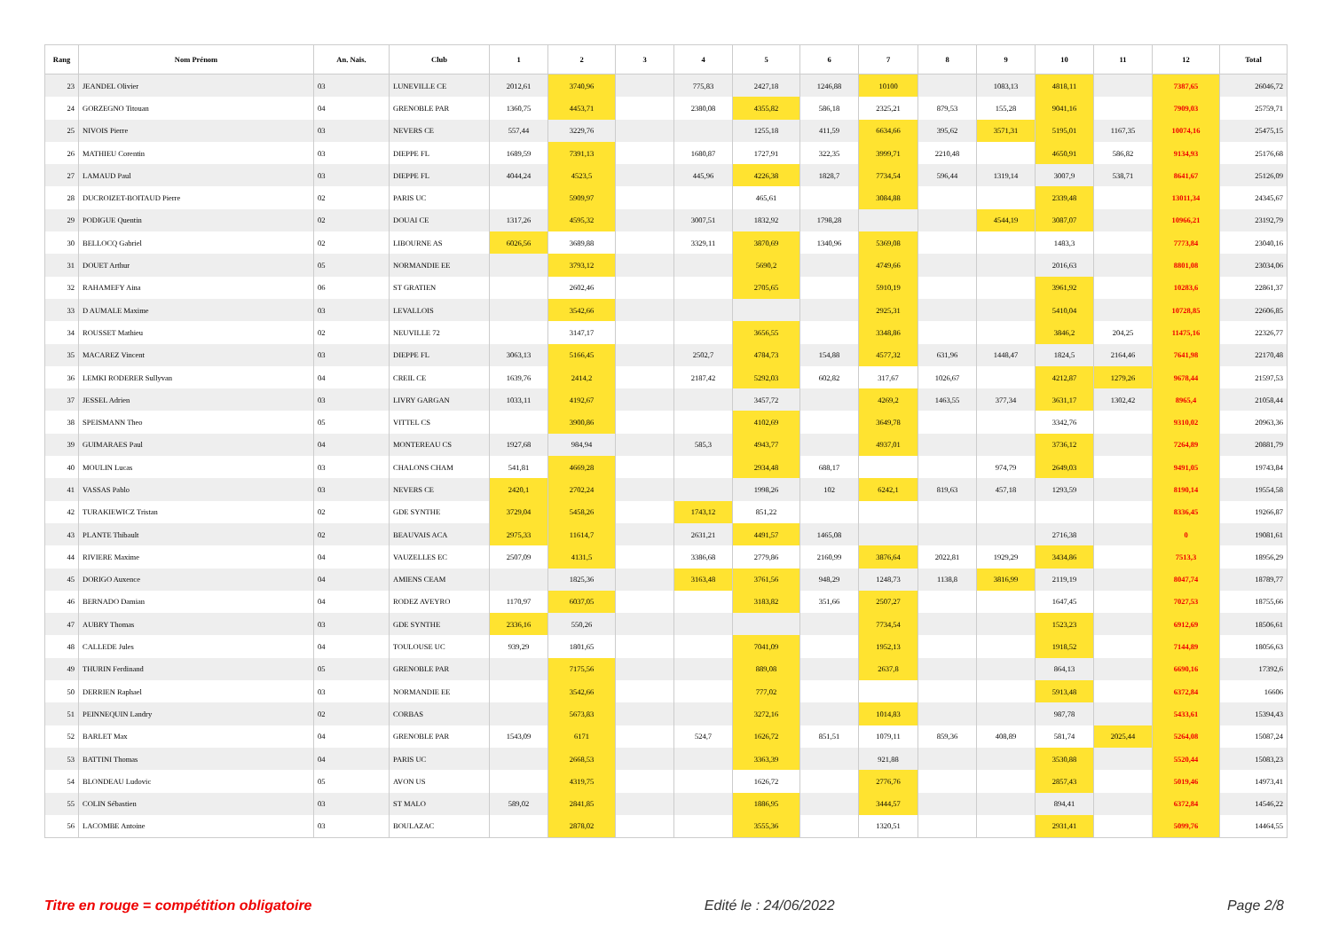| Rang | Nom Prénom | An. Nais. | Club | 1 | 2 | 3 | 4 | 5 | 6 | 7 | 8 | 9 | 10 | 11 | 12 | Total |
| --- | --- | --- | --- | --- | --- | --- | --- | --- | --- | --- | --- | --- | --- | --- | --- | --- |
| 23 | JEANDEL Olivier | 03 | LUNEVILLE CE | 2012,61 | 3740,96 | | 775,83 | 2427,18 | 1246,88 | 10100 | | 1083,13 | 4818,11 | | 7387,65 | 26046,72 |
| 24 | GORZEGNO Titouan | 04 | GRENOBLE PAR | 1360,75 | 4453,71 | | 2380,08 | 4355,82 | 586,18 | 2325,21 | 879,53 | 155,28 | 9041,16 | | 7909,03 | 25759,71 |
| 25 | NIVOIS Pierre | 03 | NEVERS CE | 557,44 | 3229,76 | | | 1255,18 | 411,59 | 6634,66 | 395,62 | 3571,31 | 5195,01 | 1167,35 | 10074,16 | 25475,15 |
| 26 | MATHIEU Corentin | 03 | DIEPPE FL | 1689,59 | 7391,13 | | 1680,87 | 1727,91 | 322,35 | 3999,71 | 2210,48 | | 4650,91 | 586,82 | 9134,93 | 25176,68 |
| 27 | LAMAUD Paul | 03 | DIEPPE FL | 4044,24 | 4523,5 | | 445,96 | 4226,38 | 1828,7 | 7734,54 | 596,44 | 1319,14 | 3007,9 | 538,71 | 8641,67 | 25126,09 |
| 28 | DUCROIZET-BOITAUD Pierre | 02 | PARIS UC | | 5909,97 | | | 465,61 | | 3084,88 | | | 2339,48 | | 13011,34 | 24345,67 |
| 29 | PODIGUE Quentin | 02 | DOUAI CE | 1317,26 | 4595,32 | | 3007,51 | 1832,92 | 1798,28 | | | 4544,19 | 3087,07 | | 10966,21 | 23192,79 |
| 30 | BELLOCQ Gabriel | 02 | LIBOURNE AS | 6026,56 | 3689,88 | | 3329,11 | 3870,69 | 1340,96 | 5369,08 | | | 1483,3 | | 7773,84 | 23040,16 |
| 31 | DOUET Arthur | 05 | NORMANDIE EE | | 3793,12 | | | 5690,2 | | 4749,66 | | | 2016,63 | | 8801,08 | 23034,06 |
| 32 | RAHAMEFY Aina | 06 | ST GRATIEN | | 2602,46 | | | 2705,65 | | 5910,19 | | | 3961,92 | | 10283,6 | 22861,37 |
| 33 | D AUMALE Maxime | 03 | LEVALLOIS | | 3542,66 | | | | | 2925,31 | | | 5410,04 | | 10728,85 | 22606,85 |
| 34 | ROUSSET Mathieu | 02 | NEUVILLE 72 | | 3147,17 | | | 3656,55 | | 3348,86 | | | 3846,2 | 204,25 | 11475,16 | 22326,77 |
| 35 | MACAREZ Vincent | 03 | DIEPPE FL | 3063,13 | 5166,45 | | 2502,7 | 4784,73 | 154,88 | 4577,32 | 631,96 | 1448,47 | 1824,5 | 2164,46 | 7641,98 | 22170,48 |
| 36 | LEMKI RODERER Sullyvan | 04 | CREIL CE | 1639,76 | 2414,2 | | 2187,42 | 5292,03 | 602,82 | 317,67 | 1026,67 | | 4212,87 | 1279,26 | 9678,44 | 21597,53 |
| 37 | JESSEL Adrien | 03 | LIVRY GARGAN | 1033,11 | 4192,67 | | | 3457,72 | | 4269,2 | 1463,55 | 377,34 | 3631,17 | 1302,42 | 8965,4 | 21058,44 |
| 38 | SPEISMANN Theo | 05 | VITTEL CS | | 3900,86 | | | 4102,69 | | 3649,78 | | | 3342,76 | | 9310,02 | 20963,36 |
| 39 | GUIMARAES Paul | 04 | MONTEREAU CS | 1927,68 | 984,94 | | 585,3 | 4943,77 | | 4937,01 | | | 3736,12 | | 7264,89 | 20881,79 |
| 40 | MOULIN Lucas | 03 | CHALONS CHAM | 541,81 | 4669,28 | | | 2934,48 | 688,17 | | | 974,79 | 2649,03 | | 9491,05 | 19743,84 |
| 41 | VASSAS Pablo | 03 | NEVERS CE | 2420,1 | 2702,24 | | | 1998,26 | 102 | 6242,1 | 819,63 | 457,18 | 1293,59 | | 8190,14 | 19554,58 |
| 42 | TURAKIEWICZ Tristan | 02 | GDE SYNTHE | 3729,04 | 5458,26 | | 1743,12 | 851,22 | | | | | | | 8336,45 | 19266,87 |
| 43 | PLANTE Thibault | 02 | BEAUVAIS ACA | 2975,33 | 11614,7 | | 2631,21 | 4491,57 | 1465,08 | | | | 2716,38 | | 0 | 19081,61 |
| 44 | RIVIERE Maxime | 04 | VAUZELLES EC | 2507,09 | 4131,5 | | 3386,68 | 2779,86 | 2160,99 | 3876,64 | 2022,81 | 1929,29 | 3434,86 | | 7513,3 | 18956,29 |
| 45 | DORIGO Auxence | 04 | AMIENS CEAM | | 1825,36 | | 3163,48 | 3761,56 | 948,29 | 1248,73 | 1138,8 | 3816,99 | 2119,19 | | 8047,74 | 18789,77 |
| 46 | BERNADO Damian | 04 | RODEZ AVEYRO | 1170,97 | 6037,05 | | | 3183,82 | 351,66 | 2507,27 | | | 1647,45 | | 7027,53 | 18755,66 |
| 47 | AUBRY Thomas | 03 | GDE SYNTHE | 2336,16 | 550,26 | | | | | 7734,54 | | | 1523,23 | | 6912,69 | 18506,61 |
| 48 | CALLEDE Jules | 04 | TOULOUSE UC | 939,29 | 1801,65 | | | 7041,09 | | 1952,13 | | | 1918,52 | | 7144,89 | 18056,63 |
| 49 | THURIN Ferdinand | 05 | GRENOBLE PAR | | 7175,56 | | | 889,08 | | 2637,8 | | | 864,13 | | 6690,16 | 17392,6 |
| 50 | DERRIEN Raphael | 03 | NORMANDIE EE | | 3542,66 | | | 777,02 | | | | | 5913,48 | | 6372,84 | 16606 |
| 51 | PEINNEQUIN Landry | 02 | CORBAS | | 5673,83 | | | 3272,16 | | 1014,83 | | | 987,78 | | 5433,61 | 15394,43 |
| 52 | BARLET Max | 04 | GRENOBLE PAR | 1543,09 | 6171 | | 524,7 | 1626,72 | 851,51 | 1079,11 | 859,36 | 408,89 | 581,74 | 2025,44 | 5264,08 | 15087,24 |
| 53 | BATTINI Thomas | 04 | PARIS UC | | 2668,53 | | | 3363,39 | | 921,88 | | | 3530,88 | | 5520,44 | 15083,23 |
| 54 | BLONDEAU Ludovic | 05 | AVON US | | 4319,75 | | | 1626,72 | | 2776,76 | | | 2857,43 | | 5019,46 | 14973,41 |
| 55 | COLIN Sébastien | 03 | ST MALO | 589,02 | 2841,85 | | | 1886,95 | | 3444,57 | | | 894,41 | | 6372,84 | 14546,22 |
| 56 | LACOMBE Antoine | 03 | BOULAZAC | | 2878,02 | | | 3555,36 | | 1320,51 | | | 2931,41 | | 5099,76 | 14464,55 |
Titre en rouge = compétition obligatoire Edité le : 24/06/2022 Page 2/8